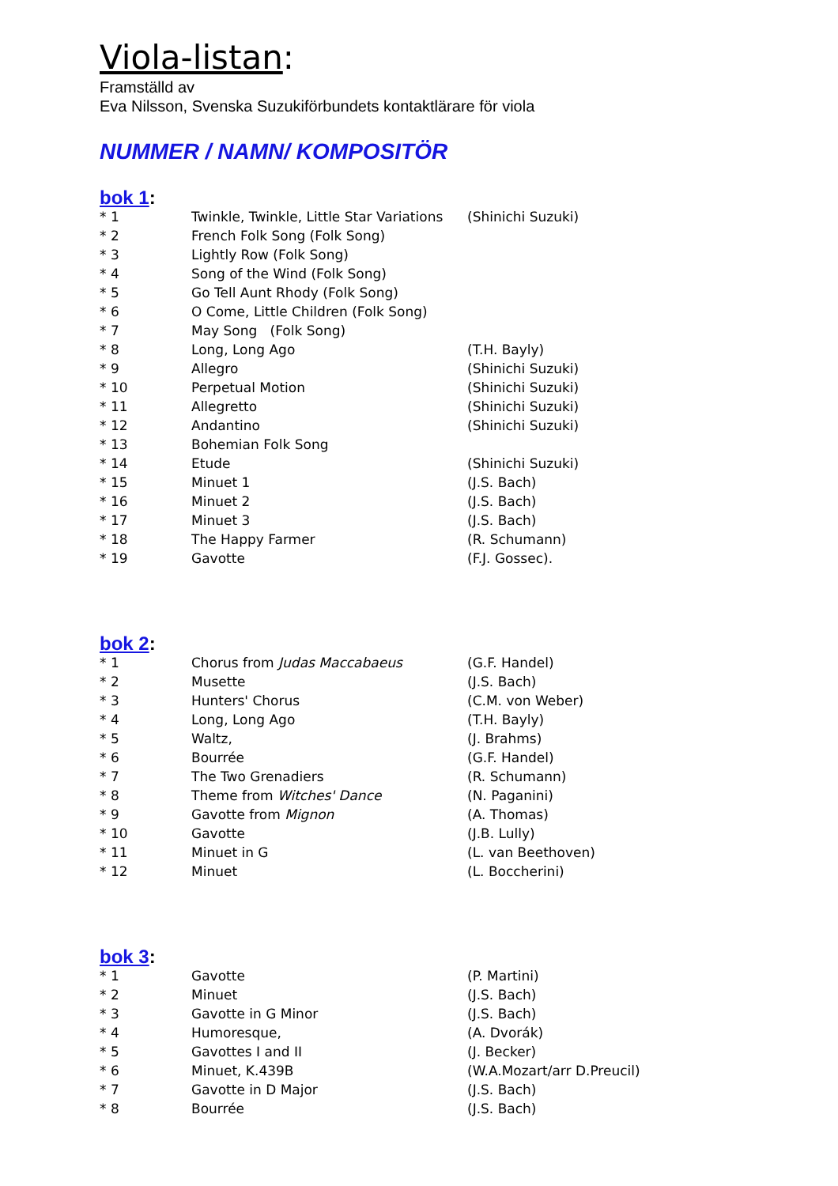Viola-listan:
Framställd av
Eva Nilsson, Svenska Suzukiförbundets kontaktlärare för viola
NUMMER / NAMN/ KOMPOSITÖR
bok 1:
| * 1 | Twinkle, Twinkle, Little Star Variations | (Shinichi Suzuki) |
| * 2 | French Folk Song (Folk Song) | |
| * 3 | Lightly Row (Folk Song) | |
| * 4 | Song of the Wind (Folk Song) | |
| * 5 | Go Tell Aunt Rhody (Folk Song) | |
| * 6 | O Come, Little Children (Folk Song) | |
| * 7 | May Song (Folk Song) | |
| * 8 | Long, Long Ago | (T.H. Bayly) |
| * 9 | Allegro | (Shinichi Suzuki) |
| * 10 | Perpetual Motion | (Shinichi Suzuki) |
| * 11 | Allegretto | (Shinichi Suzuki) |
| * 12 | Andantino | (Shinichi Suzuki) |
| * 13 | Bohemian Folk Song | |
| * 14 | Etude | (Shinichi Suzuki) |
| * 15 | Minuet 1 | (J.S. Bach) |
| * 16 | Minuet 2 | (J.S. Bach) |
| * 17 | Minuet 3 | (J.S. Bach) |
| * 18 | The Happy Farmer | (R. Schumann) |
| * 19 | Gavotte | (F.J. Gossec). |
bok 2:
| * 1 | Chorus from Judas Maccabaeus | (G.F. Handel) |
| * 2 | Musette | (J.S. Bach) |
| * 3 | Hunters' Chorus | (C.M. von Weber) |
| * 4 | Long, Long Ago | (T.H. Bayly) |
| * 5 | Waltz, | (J. Brahms) |
| * 6 | Bourrée | (G.F. Handel) |
| * 7 | The Two Grenadiers | (R. Schumann) |
| * 8 | Theme from Witches' Dance | (N. Paganini) |
| * 9 | Gavotte from Mignon | (A. Thomas) |
| * 10 | Gavotte | (J.B. Lully) |
| * 11 | Minuet in G | (L. van Beethoven) |
| * 12 | Minuet | (L. Boccherini) |
bok 3:
| * 1 | Gavotte | (P. Martini) |
| * 2 | Minuet | (J.S. Bach) |
| * 3 | Gavotte in G Minor | (J.S. Bach) |
| * 4 | Humoresque, | (A. Dvorák) |
| * 5 | Gavottes I and II | (J. Becker) |
| * 6 | Minuet, K.439B | (W.A.Mozart/arr D.Preucil) |
| * 7 | Gavotte in D Major | (J.S. Bach) |
| * 8 | Bourrée | (J.S. Bach) |